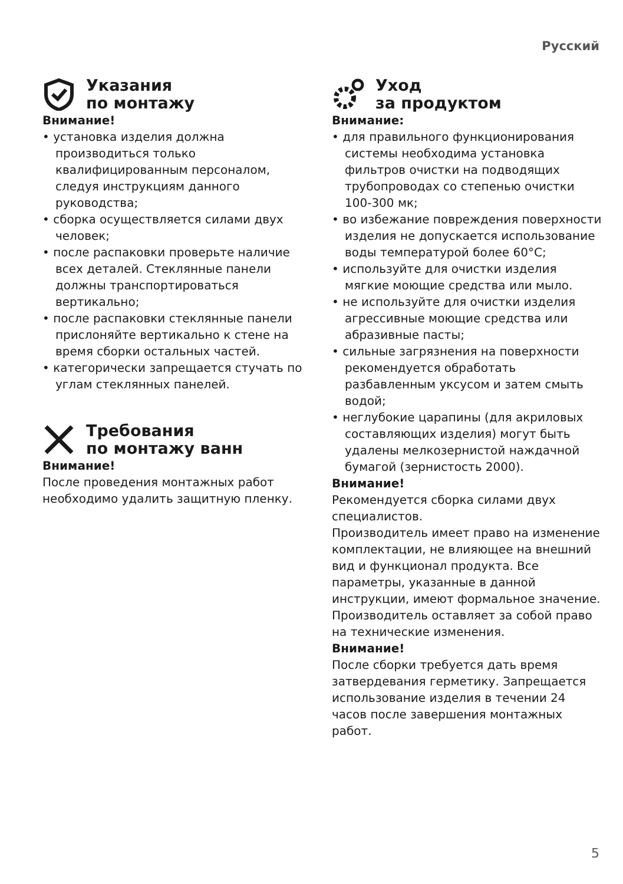Русский
Указания
по монтажу
Внимание!
• установка изделия должна производиться только квалифицированным персоналом, следуя инструкциям данного руководства;
• сборка осуществляется силами двух человек;
• после распаковки проверьте наличие всех деталей. Стеклянные панели должны транспортироваться вертикально;
• после распаковки стеклянные панели прислоняйте вертикально к стене на время сборки остальных частей.
• категорически запрещается стучать по углам стеклянных панелей.
Требования
по монтажу ванн
Внимание!
После проведения монтажных работ необходимо удалить защитную пленку.
Уход
за продуктом
Внимание:
• для правильного функционирования системы необходима установка фильтров очистки на подводящих трубопроводах со степенью очистки 100-300 мк;
• во избежание повреждения поверхности изделия не допускается использование воды температурой более 60°С;
• используйте для очистки изделия мягкие моющие средства или мыло.
• не используйте для очистки изделия агрессивные моющие средства или абразивные пасты;
• сильные загрязнения на поверхности рекомендуется обработать разбавленным уксусом и затем смыть водой;
• неглубокие царапины (для акриловых составляющих изделия) могут быть удалены мелкозернистой наждачной бумагой (зернистость 2000).
Внимание!
Рекомендуется сборка силами двух специалистов.
Производитель имеет право на изменение комплектации, не влияющее на внешний вид и функционал продукта. Все параметры, указанные в данной инструкции, имеют формальное значение. Производитель оставляет за собой право на технические изменения.
Внимание!
После сборки требуется дать время затвердевания герметику. Запрещается использование изделия в течении 24 часов после завершения монтажных работ.
5